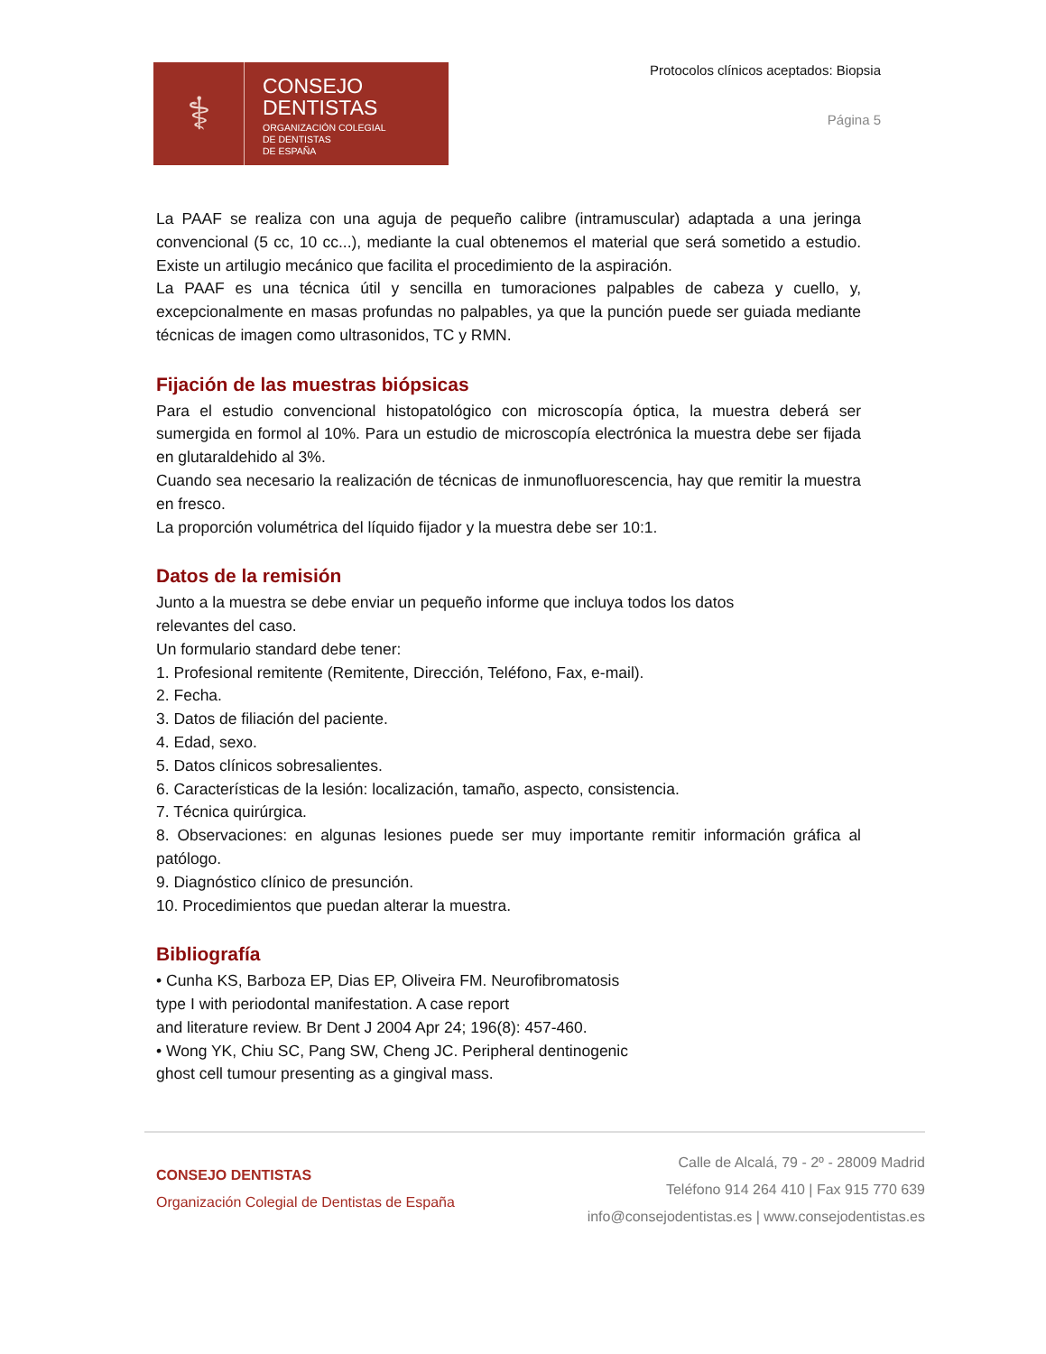⚕
CONSEJO
DENTISTAS
ORGANIZACIÓN COLEGIAL
DE DENTISTAS
DE ESPAÑA
Protocolos clínicos aceptados: Biopsia
Página 5
La PAAF se realiza con una aguja de pequeño calibre (intramuscular) adaptada a una jeringa convencional (5 cc, 10 cc...), mediante la cual obtenemos el material que será sometido a estudio. Existe un artilugio mecánico que facilita el procedimiento de la aspiración.
La PAAF es una técnica útil y sencilla en tumoraciones palpables de cabeza y cuello, y, excepcionalmente en masas profundas no palpables, ya que la punción puede ser guiada mediante técnicas de imagen como ultrasonidos, TC y RMN.
Fijación de las muestras biópsicas
Para el estudio convencional histopatológico con microscopía óptica, la muestra deberá ser sumergida en formol al 10%. Para un estudio de microscopía electrónica la muestra debe ser fijada en glutaraldehido al 3%.
Cuando sea necesario la realización de técnicas de inmunofluorescencia, hay que remitir la muestra en fresco.
La proporción volumétrica del líquido fijador y la muestra debe ser 10:1.
Datos de la remisión
Junto a la muestra se debe enviar un pequeño informe que incluya todos los datos
relevantes del caso.
Un formulario standard debe tener:
1. Profesional remitente (Remitente, Dirección, Teléfono, Fax, e-mail).
2. Fecha.
3. Datos de filiación del paciente.
4. Edad, sexo.
5. Datos clínicos sobresalientes.
6. Características de la lesión: localización, tamaño, aspecto, consistencia.
7. Técnica quirúrgica.
8. Observaciones: en algunas lesiones puede ser muy importante remitir información gráfica al patólogo.
9. Diagnóstico clínico de presunción.
10. Procedimientos que puedan alterar la muestra.
Bibliografía
• Cunha KS, Barboza EP, Dias EP, Oliveira FM. Neurofibromatosis
type I with periodontal manifestation. A case report
and literature review. Br Dent J 2004 Apr 24; 196(8): 457-460.
• Wong YK, Chiu SC, Pang SW, Cheng JC. Peripheral dentinogenic
ghost cell tumour presenting as a gingival mass.
CONSEJO DENTISTAS
Organización Colegial de Dentistas de España
Calle de Alcalá, 79 - 2º - 28009 Madrid
Teléfono 914 264 410 | Fax 915 770 639
info@consejodentistas.es | www.consejodentistas.es